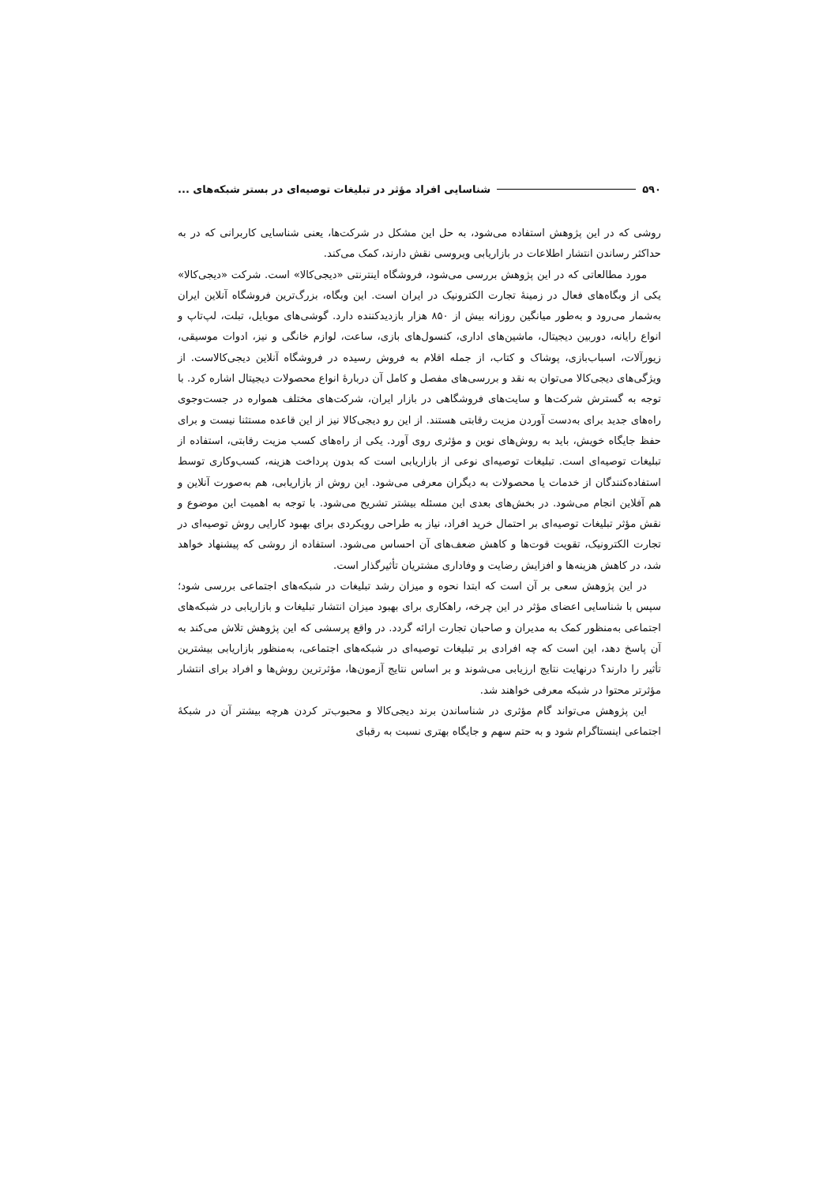۵۹۰ شناسایی افراد مؤثر در تبلیغات توصیه‌ای در بستر شبکه‌های ...
روشی که در این پژوهش استفاده می‌شود، به حل این مشکل در شرکت‌ها، یعنی شناسایی کاربرانی که در به حداکثر رساندن انتشار اطلاعات در بازاریابی ویروسی نقش دارند، کمک می‌کند.
مورد مطالعاتی که در این پژوهش بررسی می‌شود، فروشگاه اینترنتی «دیجی‌کالا» است. شرکت «دیجی‌کالا» یکی از وبگاه‌های فعال در زمینهٔ تجارت الکترونیک در ایران است. این وبگاه، بزرگ‌ترین فروشگاه آنلاین ایران به‌شمار می‌رود و به‌طور میانگین روزانه بیش از ۸۵۰ هزار بازدیدکننده دارد. گوشی‌های موبایل، تبلت، لپ‌تاپ و انواع رایانه، دوربین دیجیتال، ماشین‌های اداری، کنسول‌های بازی، ساعت، لوازم خانگی و نیز، ادوات موسیقی، زیورآلات، اسباب‌بازی، پوشاک و کتاب، از جمله اقلام به فروش رسیده در فروشگاه آنلاین دیجی‌کالاست. از ویژگی‌های دیجی‌کالا می‌توان به نقد و بررسی‌های مفصل و کامل آن دربارهٔ انواع محصولات دیجیتال اشاره کرد. با توجه به گسترش شرکت‌ها و سایت‌های فروشگاهی در بازار ایران، شرکت‌های مختلف همواره در جست‌وجوی راه‌های جدید برای به‌دست آوردن مزیت رقابتی هستند. از این رو دیجی‌کالا نیز از این قاعده مستثنا نیست و برای حفظ جایگاه خویش، باید به روش‌های نوین و مؤثری روی آورد. یکی از راه‌های کسب مزیت رقابتی، استفاده از تبلیغات توصیه‌ای است. تبلیغات توصیه‌ای نوعی از بازاریابی است که بدون پرداخت هزینه، کسب‌وکاری توسط استفاده‌کنندگان از خدمات یا محصولات به دیگران معرفی می‌شود. این روش از بازاریابی، هم به‌صورت آنلاین و هم آفلاین انجام می‌شود. در بخش‌های بعدی این مسئله بیشتر تشریح می‌شود. با توجه به اهمیت این موضوع و نقش مؤثر تبلیغات توصیه‌ای بر احتمال خرید افراد، نیاز به طراحی رویکردی برای بهبود کارایی روش توصیه‌ای در تجارت الکترونیک، تقویت قوت‌ها و کاهش ضعف‌های آن احساس می‌شود. استفاده از روشی که پیشنهاد خواهد شد، در کاهش هزینه‌ها و افزایش رضایت و وفاداری مشتریان تأثیرگذار است.
در این پژوهش سعی بر آن است که ابتدا نحوه و میزان رشد تبلیغات در شبکه‌های اجتماعی بررسی شود؛ سپس با شناسایی اعضای مؤثر در این چرخه، راهکاری برای بهبود میزان انتشار تبلیغات و بازاریابی در شبکه‌های اجتماعی به‌منظور کمک به مدیران و صاحبان تجارت ارائه گردد. در واقع پرسشی که این پژوهش تلاش می‌کند به آن پاسخ دهد، این است که چه افرادی بر تبلیغات توصیه‌ای در شبکه‌های اجتماعی، به‌منظور بازاریابی بیشترین تأثیر را دارند؟ درنهایت نتایج ارزیابی می‌شوند و بر اساس نتایج آزمون‌ها، مؤثرترین روش‌ها و افراد برای انتشار مؤثرتر محتوا در شبکه معرفی خواهند شد.
این پژوهش می‌تواند گام مؤثری در شناساندن برند دیجی‌کالا و محبوب‌تر کردن هرچه بیشتر آن در شبکهٔ اجتماعی اینستاگرام شود و به حتم سهم و جایگاه بهتری نسبت به رقبای